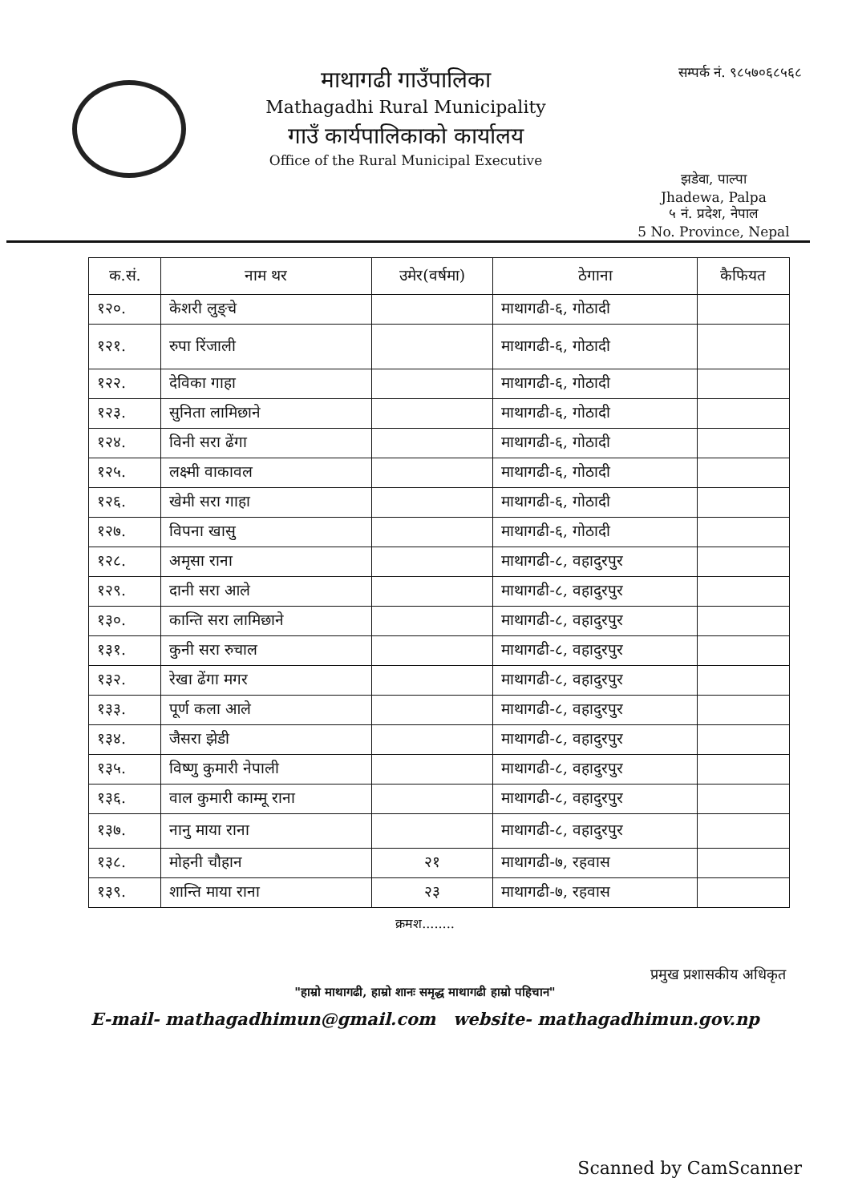माथागढी गाउँपालिका
Mathagadhi Rural Municipality
गाउँ कार्यपालिकाको कार्यालय
Office of the Rural Municipal Executive
सम्पर्क नं. ९८५७०६८५६८
झडेवा, पाल्पा
Jhadewa, Palpa
५ नं. प्रदेश, नेपाल
5 No. Province, Nepal
| क.सं. | नाम थर | उमेर(वर्षमा) | ठेगाना | कैफियत |
| --- | --- | --- | --- | --- |
| १२०. | केशरी लुङ्चे | | माथागढी-६, गोठादी | |
| १२१. | रुपा रिंजाली | | माथागढी-६, गोठादी | |
| १२२. | देविका गाहा | | माथागढी-६, गोठादी | |
| १२३. | सुनिता लामिछाने | | माथागढी-६, गोठादी | |
| १२४. | विनी सरा ढेंगा | | माथागढी-६, गोठादी | |
| १२५. | लक्ष्मी वाकावल | | माथागढी-६, गोठादी | |
| १२६. | खेमी सरा गाहा | | माथागढी-६, गोठादी | |
| १२७. | विपना खासु | | माथागढी-६, गोठादी | |
| १२८. | अमृसा राना | | माथागढी-८, वहादुरपुर | |
| १२९. | दानी सरा आले | | माथागढी-८, वहादुरपुर | |
| १३०. | कान्ति सरा लामिछाने | | माथागढी-८, वहादुरपुर | |
| १३१. | कुनी सरा रुचाल | | माथागढी-८, वहादुरपुर | |
| १३२. | रेखा ढेंगा मगर | | माथागढी-८, वहादुरपुर | |
| १३३. | पूर्ण कला आले | | माथागढी-८, वहादुरपुर | |
| १३४. | जैसरा झेडी | | माथागढी-८, वहादुरपुर | |
| १३५. | विष्णु कुमारी नेपाली | | माथागढी-८, वहादुरपुर | |
| १३६. | वाल कुमारी काम्मू राना | | माथागढी-८, वहादुरपुर | |
| १३७. | नानु माया राना | | माथागढी-८, वहादुरपुर | |
| १३८. | मोहनी चौहान | २१ | माथागढी-७, रहवास | |
| १३९. | शान्ति माया राना | २३ | माथागढी-७, रहवास | |
क्रमश........
प्रमुख प्रशासकीय अधिकृत
"हाम्रो माथागढी, हाम्रो शानः समृद्ध माथागढी हाम्रो पहिचान"
E-mail- mathagadhimun@gmail.com website- mathagadhimun.gov.np
Scanned by CamScanner